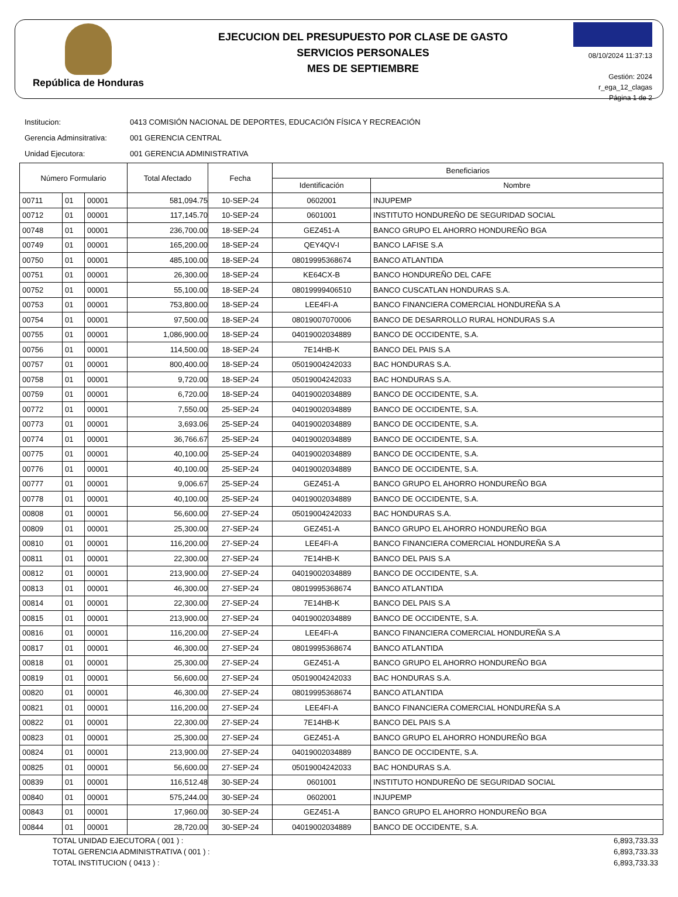República de Honduras
EJECUCION DEL PRESUPUESTO POR CLASE DE GASTO
SERVICIOS PERSONALES
MES DE SEPTIEMBRE
08/10/2024 11:37:13
Gestión: 2024
r_ega_12_clagas
Página 1 de 2
Institucion: 0413 COMISIÓN NACIONAL DE DEPORTES, EDUCACIÓN FÍSICA Y RECREACIÓN
Gerencia Adminsitrativa: 001 GERENCIA CENTRAL
Unidad Ejecutora: 001 GERENCIA ADMINISTRATIVA
| Número Formulario | | | Total Afectado | Fecha | Beneficiarios | |
| --- | --- | --- | --- | --- | --- | --- |
| | | | | | Identificación | Nombre |
| 00711 | 01 | 00001 | 581,094.75 | 10-SEP-24 | 0602001 | INJUPEMP |
| 00712 | 01 | 00001 | 117,145.70 | 10-SEP-24 | 0601001 | INSTITUTO HONDUREÑO DE SEGURIDAD SOCIAL |
| 00748 | 01 | 00001 | 236,700.00 | 18-SEP-24 | GEZ451-A | BANCO GRUPO EL AHORRO HONDUREÑO BGA |
| 00749 | 01 | 00001 | 165,200.00 | 18-SEP-24 | QEY4QV-I | BANCO LAFISE S.A |
| 00750 | 01 | 00001 | 485,100.00 | 18-SEP-24 | 08019995368674 | BANCO ATLANTIDA |
| 00751 | 01 | 00001 | 26,300.00 | 18-SEP-24 | KE64CX-B | BANCO HONDUREÑO DEL CAFE |
| 00752 | 01 | 00001 | 55,100.00 | 18-SEP-24 | 08019999406510 | BANCO CUSCATLAN HONDURAS S.A. |
| 00753 | 01 | 00001 | 753,800.00 | 18-SEP-24 | LEE4FI-A | BANCO FINANCIERA COMERCIAL HONDUREÑA S.A |
| 00754 | 01 | 00001 | 97,500.00 | 18-SEP-24 | 08019007070006 | BANCO DE DESARROLLO RURAL HONDURAS S.A |
| 00755 | 01 | 00001 | 1,086,900.00 | 18-SEP-24 | 04019002034889 | BANCO DE OCCIDENTE, S.A. |
| 00756 | 01 | 00001 | 114,500.00 | 18-SEP-24 | 7E14HB-K | BANCO DEL PAIS S.A |
| 00757 | 01 | 00001 | 800,400.00 | 18-SEP-24 | 05019004242033 | BAC HONDURAS S.A. |
| 00758 | 01 | 00001 | 9,720.00 | 18-SEP-24 | 05019004242033 | BAC HONDURAS S.A. |
| 00759 | 01 | 00001 | 6,720.00 | 18-SEP-24 | 04019002034889 | BANCO DE OCCIDENTE, S.A. |
| 00772 | 01 | 00001 | 7,550.00 | 25-SEP-24 | 04019002034889 | BANCO DE OCCIDENTE, S.A. |
| 00773 | 01 | 00001 | 3,693.06 | 25-SEP-24 | 04019002034889 | BANCO DE OCCIDENTE, S.A. |
| 00774 | 01 | 00001 | 36,766.67 | 25-SEP-24 | 04019002034889 | BANCO DE OCCIDENTE, S.A. |
| 00775 | 01 | 00001 | 40,100.00 | 25-SEP-24 | 04019002034889 | BANCO DE OCCIDENTE, S.A. |
| 00776 | 01 | 00001 | 40,100.00 | 25-SEP-24 | 04019002034889 | BANCO DE OCCIDENTE, S.A. |
| 00777 | 01 | 00001 | 9,006.67 | 25-SEP-24 | GEZ451-A | BANCO GRUPO EL AHORRO HONDUREÑO BGA |
| 00778 | 01 | 00001 | 40,100.00 | 25-SEP-24 | 04019002034889 | BANCO DE OCCIDENTE, S.A. |
| 00808 | 01 | 00001 | 56,600.00 | 27-SEP-24 | 05019004242033 | BAC HONDURAS S.A. |
| 00809 | 01 | 00001 | 25,300.00 | 27-SEP-24 | GEZ451-A | BANCO GRUPO EL AHORRO HONDUREÑO BGA |
| 00810 | 01 | 00001 | 116,200.00 | 27-SEP-24 | LEE4FI-A | BANCO FINANCIERA COMERCIAL HONDUREÑA S.A |
| 00811 | 01 | 00001 | 22,300.00 | 27-SEP-24 | 7E14HB-K | BANCO DEL PAIS S.A |
| 00812 | 01 | 00001 | 213,900.00 | 27-SEP-24 | 04019002034889 | BANCO DE OCCIDENTE, S.A. |
| 00813 | 01 | 00001 | 46,300.00 | 27-SEP-24 | 08019995368674 | BANCO ATLANTIDA |
| 00814 | 01 | 00001 | 22,300.00 | 27-SEP-24 | 7E14HB-K | BANCO DEL PAIS S.A |
| 00815 | 01 | 00001 | 213,900.00 | 27-SEP-24 | 04019002034889 | BANCO DE OCCIDENTE, S.A. |
| 00816 | 01 | 00001 | 116,200.00 | 27-SEP-24 | LEE4FI-A | BANCO FINANCIERA COMERCIAL HONDUREÑA S.A |
| 00817 | 01 | 00001 | 46,300.00 | 27-SEP-24 | 08019995368674 | BANCO ATLANTIDA |
| 00818 | 01 | 00001 | 25,300.00 | 27-SEP-24 | GEZ451-A | BANCO GRUPO EL AHORRO HONDUREÑO BGA |
| 00819 | 01 | 00001 | 56,600.00 | 27-SEP-24 | 05019004242033 | BAC HONDURAS S.A. |
| 00820 | 01 | 00001 | 46,300.00 | 27-SEP-24 | 08019995368674 | BANCO ATLANTIDA |
| 00821 | 01 | 00001 | 116,200.00 | 27-SEP-24 | LEE4FI-A | BANCO FINANCIERA COMERCIAL HONDUREÑA S.A |
| 00822 | 01 | 00001 | 22,300.00 | 27-SEP-24 | 7E14HB-K | BANCO DEL PAIS S.A |
| 00823 | 01 | 00001 | 25,300.00 | 27-SEP-24 | GEZ451-A | BANCO GRUPO EL AHORRO HONDUREÑO BGA |
| 00824 | 01 | 00001 | 213,900.00 | 27-SEP-24 | 04019002034889 | BANCO DE OCCIDENTE, S.A. |
| 00825 | 01 | 00001 | 56,600.00 | 27-SEP-24 | 05019004242033 | BAC HONDURAS S.A. |
| 00839 | 01 | 00001 | 116,512.48 | 30-SEP-24 | 0601001 | INSTITUTO HONDUREÑO DE SEGURIDAD SOCIAL |
| 00840 | 01 | 00001 | 575,244.00 | 30-SEP-24 | 0602001 | INJUPEMP |
| 00843 | 01 | 00001 | 17,960.00 | 30-SEP-24 | GEZ451-A | BANCO GRUPO EL AHORRO HONDUREÑO BGA |
| 00844 | 01 | 00001 | 28,720.00 | 30-SEP-24 | 04019002034889 | BANCO DE OCCIDENTE, S.A. |
TOTAL UNIDAD EJECUTORA ( 001 ) : 6,893,733.33
TOTAL GERENCIA ADMINISTRATIVA ( 001 ) : 6,893,733.33
TOTAL INSTITUCION ( 0413 ) : 6,893,733.33